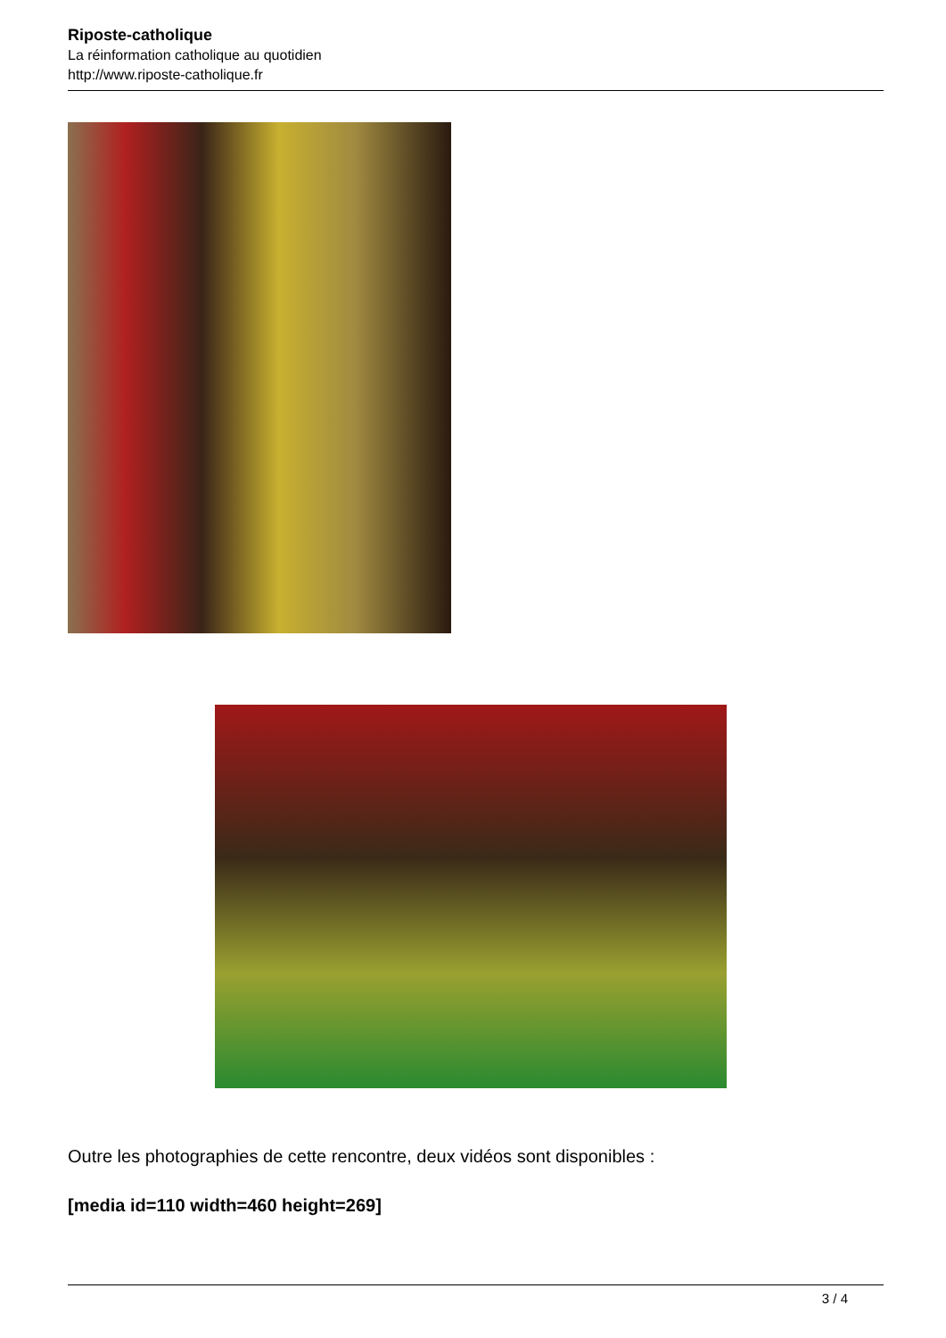Riposte-catholique
La réinformation catholique au quotidien
http://www.riposte-catholique.fr
Outre les photographies de cette rencontre, deux vidéos sont disponibles :
[media id=110 width=460 height=269]
3 / 4